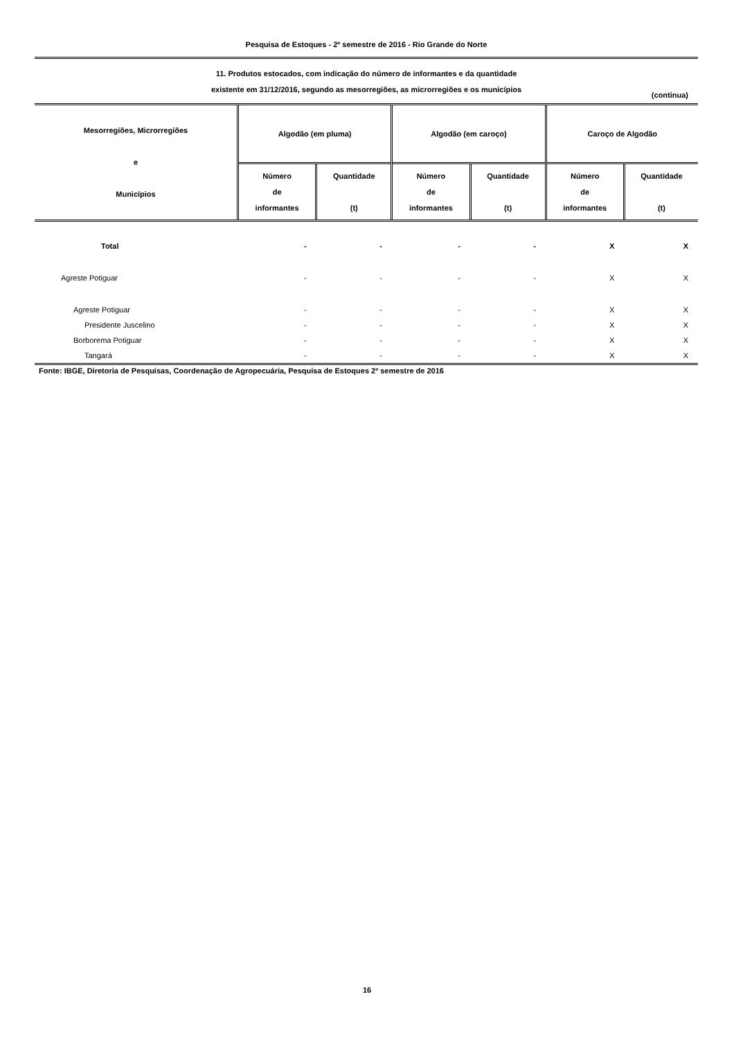Pesquisa de Estoques - 2º semestre de 2016 - Rio Grande do Norte
11. Produtos estocados, com indicação do número de informantes e da quantidade
existente em 31/12/2016, segundo as mesorregiões, as microrregiões e os municípios
(continua)
| Mesorregiões, Microrregiões e Municípios | Algodão (em pluma) | | Algodão (em caroço) | | Caroço de Algodão | |
| --- | --- | --- | --- | --- | --- | --- |
| | Número de informantes | Quantidade (t) | Número de informantes | Quantidade (t) | Número de informantes | Quantidade (t) |
| Total | - | - | - | - | X | X |
| Agreste Potiguar | - | - | - | - | X | X |
| Agreste Potiguar | - | - | - | - | X | X |
| Presidente Juscelino | - | - | - | - | X | X |
| Borborema Potiguar | - | - | - | - | X | X |
| Tangará | - | - | - | - | X | X |
Fonte: IBGE, Diretoria de Pesquisas, Coordenação de Agropecuária, Pesquisa de Estoques 2º semestre de 2016
16